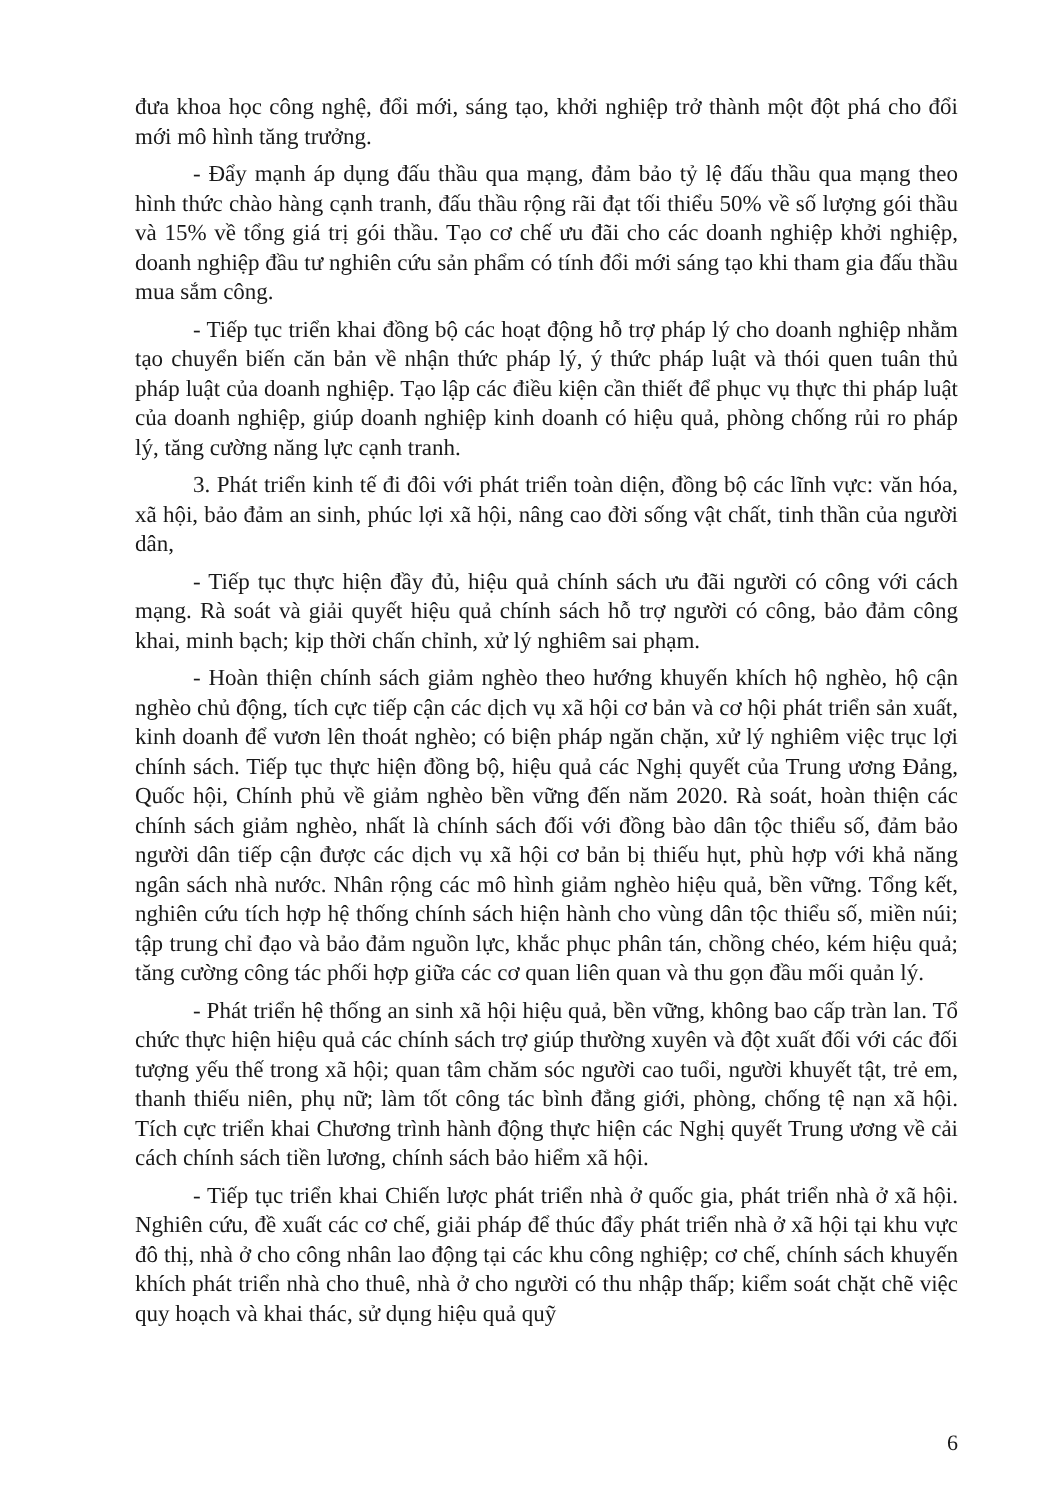đưa khoa học công nghệ, đổi mới, sáng tạo, khởi nghiệp trở thành một đột phá cho đổi mới mô hình tăng trưởng.
- Đẩy mạnh áp dụng đấu thầu qua mạng, đảm bảo tỷ lệ đấu thầu qua mạng theo hình thức chào hàng cạnh tranh, đấu thầu rộng rãi đạt tối thiểu 50% về số lượng gói thầu và 15% về tổng giá trị gói thầu. Tạo cơ chế ưu đãi cho các doanh nghiệp khởi nghiệp, doanh nghiệp đầu tư nghiên cứu sản phẩm có tính đổi mới sáng tạo khi tham gia đấu thầu mua sắm công.
- Tiếp tục triển khai đồng bộ các hoạt động hỗ trợ pháp lý cho doanh nghiệp nhằm tạo chuyển biến căn bản về nhận thức pháp lý, ý thức pháp luật và thói quen tuân thủ pháp luật của doanh nghiệp. Tạo lập các điều kiện cần thiết để phục vụ thực thi pháp luật của doanh nghiệp, giúp doanh nghiệp kinh doanh có hiệu quả, phòng chống rủi ro pháp lý, tăng cường năng lực cạnh tranh.
3. Phát triển kinh tế đi đôi với phát triển toàn diện, đồng bộ các lĩnh vực: văn hóa, xã hội, bảo đảm an sinh, phúc lợi xã hội, nâng cao đời sống vật chất, tinh thần của người dân,
- Tiếp tục thực hiện đầy đủ, hiệu quả chính sách ưu đãi người có công với cách mạng. Rà soát và giải quyết hiệu quả chính sách hỗ trợ người có công, bảo đảm công khai, minh bạch; kịp thời chấn chỉnh, xử lý nghiêm sai phạm.
- Hoàn thiện chính sách giảm nghèo theo hướng khuyến khích hộ nghèo, hộ cận nghèo chủ động, tích cực tiếp cận các dịch vụ xã hội cơ bản và cơ hội phát triển sản xuất, kinh doanh để vươn lên thoát nghèo; có biện pháp ngăn chặn, xử lý nghiêm việc trục lợi chính sách. Tiếp tục thực hiện đồng bộ, hiệu quả các Nghị quyết của Trung ương Đảng, Quốc hội, Chính phủ về giảm nghèo bền vững đến năm 2020. Rà soát, hoàn thiện các chính sách giảm nghèo, nhất là chính sách đối với đồng bào dân tộc thiểu số, đảm bảo người dân tiếp cận được các dịch vụ xã hội cơ bản bị thiếu hụt, phù hợp với khả năng ngân sách nhà nước. Nhân rộng các mô hình giảm nghèo hiệu quả, bền vững. Tổng kết, nghiên cứu tích hợp hệ thống chính sách hiện hành cho vùng dân tộc thiểu số, miền núi; tập trung chỉ đạo và bảo đảm nguồn lực, khắc phục phân tán, chồng chéo, kém hiệu quả; tăng cường công tác phối hợp giữa các cơ quan liên quan và thu gọn đầu mối quản lý.
- Phát triển hệ thống an sinh xã hội hiệu quả, bền vững, không bao cấp tràn lan. Tổ chức thực hiện hiệu quả các chính sách trợ giúp thường xuyên và đột xuất đối với các đối tượng yếu thế trong xã hội; quan tâm chăm sóc người cao tuổi, người khuyết tật, trẻ em, thanh thiếu niên, phụ nữ; làm tốt công tác bình đẳng giới, phòng, chống tệ nạn xã hội. Tích cực triển khai Chương trình hành động thực hiện các Nghị quyết Trung ương về cải cách chính sách tiền lương, chính sách bảo hiểm xã hội.
- Tiếp tục triển khai Chiến lược phát triển nhà ở quốc gia, phát triển nhà ở xã hội. Nghiên cứu, đề xuất các cơ chế, giải pháp để thúc đẩy phát triển nhà ở xã hội tại khu vực đô thị, nhà ở cho công nhân lao động tại các khu công nghiệp; cơ chế, chính sách khuyến khích phát triển nhà cho thuê, nhà ở cho người có thu nhập thấp; kiểm soát chặt chẽ việc quy hoạch và khai thác, sử dụng hiệu quả quỹ
6